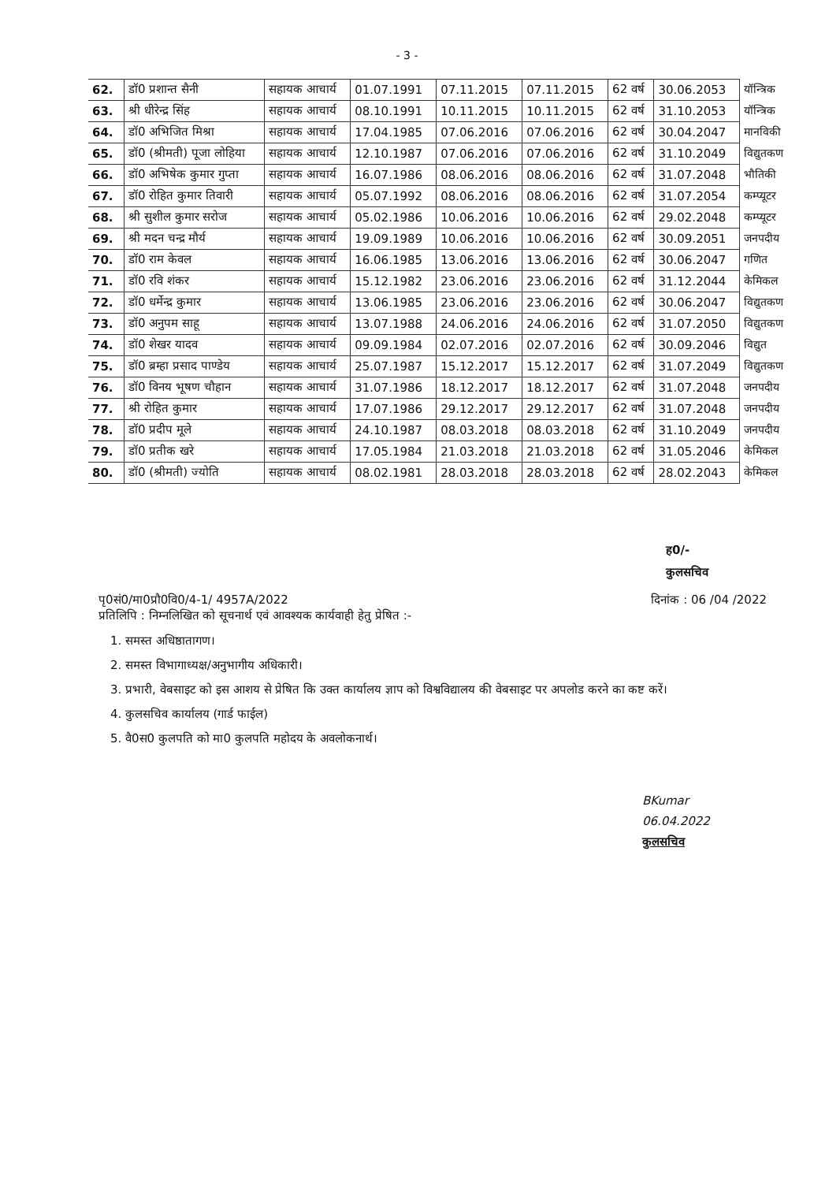- 3 -
| 62. | डॉ0 प्रशान्त सैनी | सहायक आचार्य | 01.07.1991 | 07.11.2015 | 07.11.2015 | 62 वर्ष | 30.06.2053 | यॉन्त्रिक |
| 63. | श्री धीरेन्द्र सिंह | सहायक आचार्य | 08.10.1991 | 10.11.2015 | 10.11.2015 | 62 वर्ष | 31.10.2053 | यॉन्त्रिक |
| 64. | डॉ0 अभिजित मिश्रा | सहायक आचार्य | 17.04.1985 | 07.06.2016 | 07.06.2016 | 62 वर्ष | 30.04.2047 | मानविकी |
| 65. | डॉ0 (श्रीमती) पूजा लोहिया | सहायक आचार्य | 12.10.1987 | 07.06.2016 | 07.06.2016 | 62 वर्ष | 31.10.2049 | विद्युतकण |
| 66. | डॉ0 अभिषेक कुमार गुप्ता | सहायक आचार्य | 16.07.1986 | 08.06.2016 | 08.06.2016 | 62 वर्ष | 31.07.2048 | भौतिकी |
| 67. | डॉ0 रोहित कुमार तिवारी | सहायक आचार्य | 05.07.1992 | 08.06.2016 | 08.06.2016 | 62 वर्ष | 31.07.2054 | कम्प्यूटर |
| 68. | श्री सुशील कुमार सरोज | सहायक आचार्य | 05.02.1986 | 10.06.2016 | 10.06.2016 | 62 वर्ष | 29.02.2048 | कम्प्यूटर |
| 69. | श्री मदन चन्द्र मौर्य | सहायक आचार्य | 19.09.1989 | 10.06.2016 | 10.06.2016 | 62 वर्ष | 30.09.2051 | जनपदीय |
| 70. | डॉ0 राम केवल | सहायक आचार्य | 16.06.1985 | 13.06.2016 | 13.06.2016 | 62 वर्ष | 30.06.2047 | गणित |
| 71. | डॉ0 रवि शंकर | सहायक आचार्य | 15.12.1982 | 23.06.2016 | 23.06.2016 | 62 वर्ष | 31.12.2044 | केमिकल |
| 72. | डॉ0 धर्मेन्द्र कुमार | सहायक आचार्य | 13.06.1985 | 23.06.2016 | 23.06.2016 | 62 वर्ष | 30.06.2047 | विद्युतकण |
| 73. | डॉ0 अनुपम साहू | सहायक आचार्य | 13.07.1988 | 24.06.2016 | 24.06.2016 | 62 वर्ष | 31.07.2050 | विद्युतकण |
| 74. | डॉ0 शेखर यादव | सहायक आचार्य | 09.09.1984 | 02.07.2016 | 02.07.2016 | 62 वर्ष | 30.09.2046 | विद्युत |
| 75. | डॉ0 ब्रम्हा प्रसाद पाण्डेय | सहायक आचार्य | 25.07.1987 | 15.12.2017 | 15.12.2017 | 62 वर्ष | 31.07.2049 | विद्युतकण |
| 76. | डॉ0 विनय भूषण चौहान | सहायक आचार्य | 31.07.1986 | 18.12.2017 | 18.12.2017 | 62 वर्ष | 31.07.2048 | जनपदीय |
| 77. | श्री रोहित कुमार | सहायक आचार्य | 17.07.1986 | 29.12.2017 | 29.12.2017 | 62 वर्ष | 31.07.2048 | जनपदीय |
| 78. | डॉ0 प्रदीप मूले | सहायक आचार्य | 24.10.1987 | 08.03.2018 | 08.03.2018 | 62 वर्ष | 31.10.2049 | जनपदीय |
| 79. | डॉ0 प्रतीक खरे | सहायक आचार्य | 17.05.1984 | 21.03.2018 | 21.03.2018 | 62 वर्ष | 31.05.2046 | केमिकल |
| 80. | डॉ0 (श्रीमती) ज्योति | सहायक आचार्य | 08.02.1981 | 28.03.2018 | 28.03.2018 | 62 वर्ष | 28.02.2043 | केमिकल |
ह0/-
कुलसचिव
पृ0सं0/मा0प्रौ0वि0/4-1/ 4957A/2022 दिनांक : 06 /04 /2022
प्रतिलिपि : निम्नलिखित को सूचनार्थ एवं आवश्यक कार्यवाही हेतु प्रेषित :-
1. समस्त अधिष्ठातागण।
2. समस्त विभागाध्यक्ष/अनुभागीय अधिकारी।
3. प्रभारी, वेबसाइट को इस आशय से प्रेषित कि उक्त कार्यालय ज्ञाप को विश्वविद्यालय की वेबसाइट पर अपलोड करने का कष्ट करें।
4. कुलसचिव कार्यालय (गार्ड फाईल)
5. वै0स0 कुलपति को मा0 कुलपति महोदय के अवलोकनार्थ।
BKumar
06.04.2022
कुलसचिव